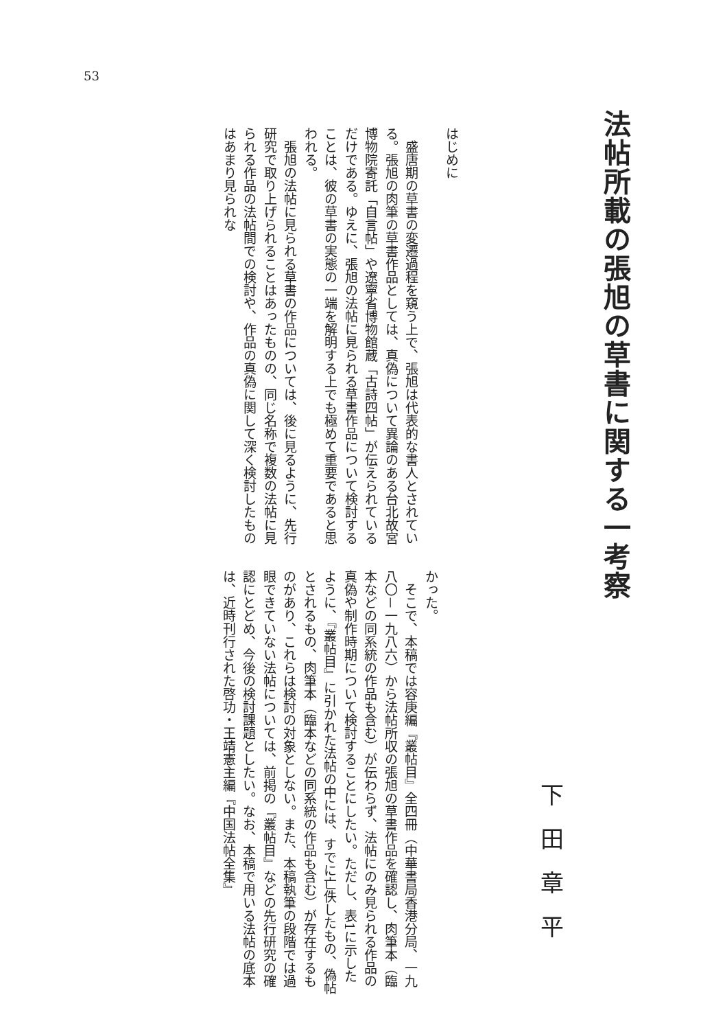53
法帖所載の張旭の草書に関する一考察
下田章平
はじめに
　盛唐期の草書の変遷過程を窺う上で、張旭は代表的な書人とされている。張旭の肉筆の草書作品としては、真偽について異論のある台北故宮博物院寄託「自言帖」や遼寧省博物館蔵「古詩四帖」が伝えられているだけである。ゆえに、張旭の法帖に見られる草書作品について検討することは、彼の草書の実態の一端を解明する上でも極めて重要であると思われる。
　張旭の法帖に見られる草書の作品については、後に見るように、先行研究で取り上げられることはあったものの、同じ名称で複数の法帖に見られる作品の法帖間での検討や、作品の真偽に関して深く検討したものはあまり見られな
かった。
　そこで、本稿では容庚編『叢帖目』全四冊（中華書局香港分局、一九八〇－一九八六）から法帖所収の張旭の草書作品を確認し、肉筆本（臨本などの同系統の作品も含む）が伝わらず、法帖にのみ見られる作品の真偽や制作時期について検討することにしたい。ただし、表1に示したように、『叢帖目』に引かれた法帖の中には、すでに亡佚したもの、偽帖とされるもの、肉筆本（臨本などの同系統の作品も含む）が存在するものがあり、これらは検討の対象としない。また、本稿執筆の段階では過眼できていない法帖については、前掲の『叢帖目』などの先行研究の確認にとどめ、今後の検討課題としたい。なお、本稿で用いる法帖の底本は、近時刊行された啓功・王靖憲主編『中国法帖全集』